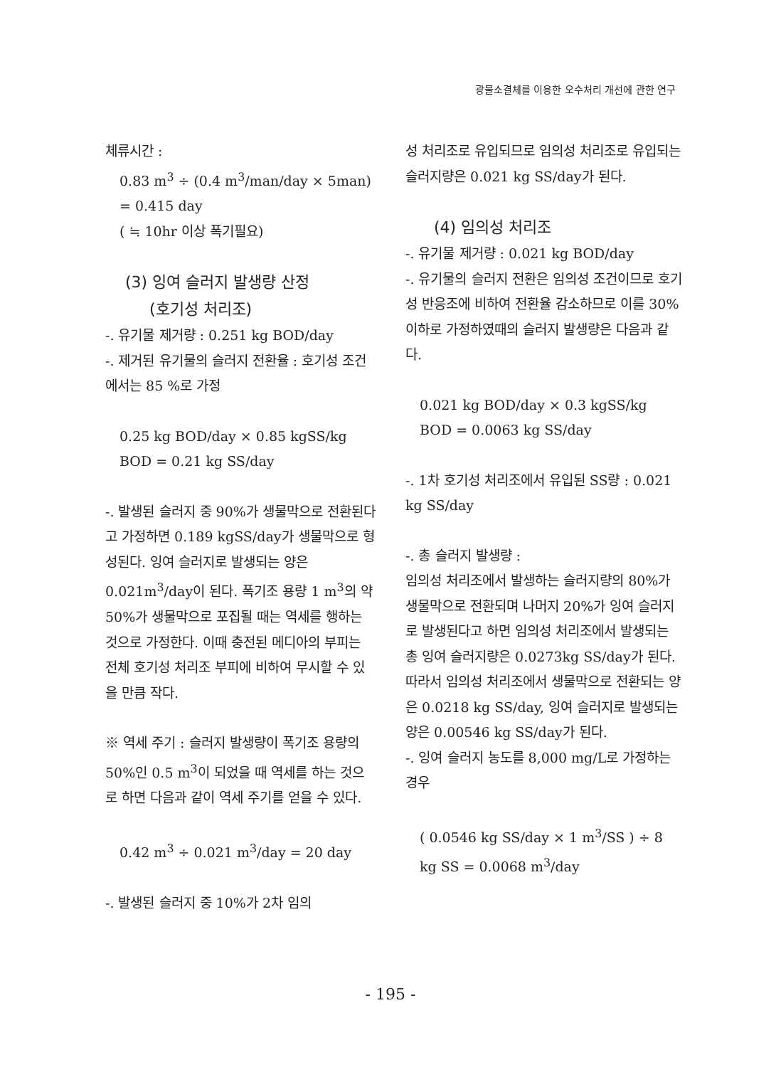광물소결체를 이용한 오수처리 개선에 관한 연구
체류시간 :
0.83 m<sup>3</sup> ÷ (0.4 m<sup>3</sup>/man/day × 5man)
= 0.415 day
( ≒ 10hr 이상 폭기필요)
(3) 잉여 슬러지 발생량 산정
(호기성 처리조)
-. 유기물 제거량 : 0.251 kg BOD/day
-. 제거된 유기물의 슬러지 전환율 : 호기성 조건에서는 85 %로 가정
0.25 kg BOD/day × 0.85 kgSS/kg BOD = 0.21 kg SS/day
-. 발생된 슬러지 중 90%가 생물막으로 전환된다고 가정하면 0.189 kgSS/day가 생물막으로 형성된다. 잉여 슬러지로 발생되는 양은 0.021m<sup>3</sup>/day이 된다. 폭기조 용량 1 m<sup>3</sup>의 약 50%가 생물막으로 포집될 때는 역세를 행하는 것으로 가정한다. 이때 충전된 메디아의 부피는 전체 호기성 처리조 부피에 비하여 무시할 수 있을 만큼 작다.
※ 역세 주기 : 슬러지 발생량이 폭기조 용량의 50%인 0.5 m<sup>3</sup>이 되었을 때 역세를 하는 것으로 하면 다음과 같이 역세 주기를 얻을 수 있다.
0.42 m<sup>3</sup> ÷ 0.021 m<sup>3</sup>/day = 20 day
-. 발생된 슬러지 중 10%가 2차 임의
성 처리조로 유입되므로 임의성 처리조로 유입되는 슬러지량은 0.021 kg SS/day가 된다.
(4) 임의성 처리조
-. 유기물 제거량 : 0.021 kg BOD/day
-. 유기물의 슬러지 전환은 임의성 조건이므로 호기성 반응조에 비하여 전환율 감소하므로 이를 30% 이하로 가정하였때의 슬러지 발생량은 다음과 같다.
0.021 kg BOD/day × 0.3 kgSS/kg BOD = 0.0063 kg SS/day
-. 1차 호기성 처리조에서 유입된 SS량 : 0.021 kg SS/day
-. 총 슬러지 발생량 :
임의성 처리조에서 발생하는 슬러지량의 80%가 생물막으로 전환되며 나머지 20%가 잉여 슬러지로 발생된다고 하면 임의성 처리조에서 발생되는 총 잉여 슬러지량은 0.0273kg SS/day가 된다. 따라서 임의성 처리조에서 생물막으로 전환되는 양은 0.0218 kg SS/day, 잉여 슬러지로 발생되는 양은 0.00546 kg SS/day가 된다.
-. 잉여 슬러지 농도를 8,000 mg/L로 가정하는 경우
( 0.0546 kg SS/day × 1 m<sup>3</sup>/SS ) ÷ 8 kg SS = 0.0068 m<sup>3</sup>/day
- 195 -